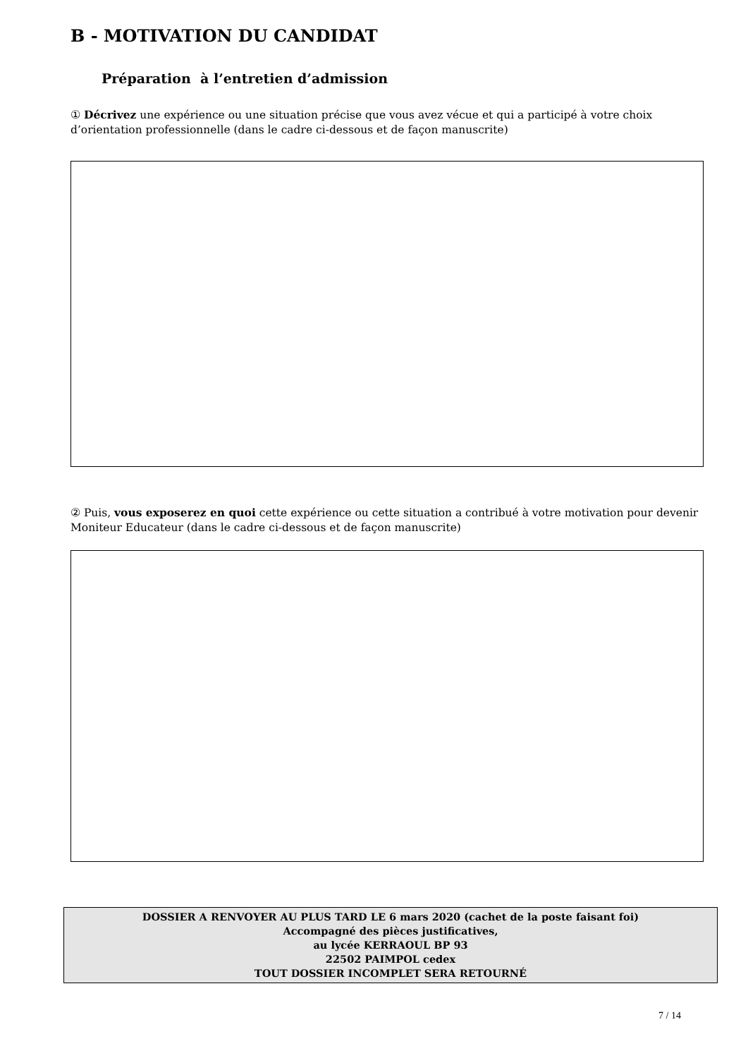B - MOTIVATION DU CANDIDAT
Préparation à l’entretien d’admission
① Décrivez une expérience ou une situation précise que vous avez vécue et qui a participé à votre choix d’orientation professionnelle (dans le cadre ci-dessous et de façon manuscrite)
② Puis, vous exposerez en quoi cette expérience ou cette situation a contribué à votre motivation pour devenir Moniteur Educateur (dans le cadre ci-dessous et de façon manuscrite)
DOSSIER A RENVOYER AU PLUS TARD LE 6 mars 2020 (cachet de la poste faisant foi)
Accompagné des pièces justificatives,
au lycée KERRAOUL BP 93
22502 PAIMPOL cedex
TOUT DOSSIER INCOMPLET SERA RETOURNÉ
7 / 14